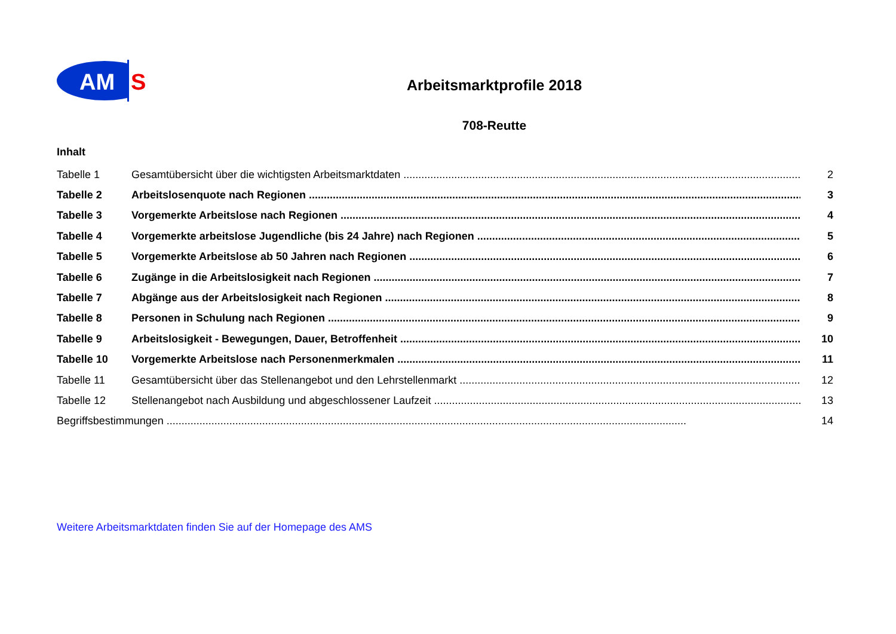AM
S
Arbeitsmarktprofile 2018
708-Reutte
Inhalt
Tabelle 1 Gesamtübersicht über die wichtigsten Arbeitsmarktdaten 2
Tabelle 2 Arbeitslosenquote nach Regionen 3
Tabelle 3 Vorgemerkte Arbeitslose nach Regionen 4
Tabelle 4 Vorgemerkte arbeitslose Jugendliche (bis 24 Jahre) nach Regionen 5
Tabelle 5 Vorgemerkte Arbeitslose ab 50 Jahren nach Regionen 6
Tabelle 6 Zugänge in die Arbeitslosigkeit nach Regionen 7
Tabelle 7 Abgänge aus der Arbeitslosigkeit nach Regionen 8
Tabelle 8 Personen in Schulung nach Regionen 9
Tabelle 9 Arbeitslosigkeit - Bewegungen, Dauer, Betroffenheit 10
Tabelle 10 Vorgemerkte Arbeitslose nach Personenmerkmalen 11
Tabelle 11 Gesamtübersicht über das Stellenangebot und den Lehrstellenmarkt 12
Tabelle 12 Stellenangebot nach Ausbildung und abgeschlossener Laufzeit 13
Begriffsbestimmungen 14
Weitere Arbeitsmarktdaten finden Sie auf der Homepage des AMS